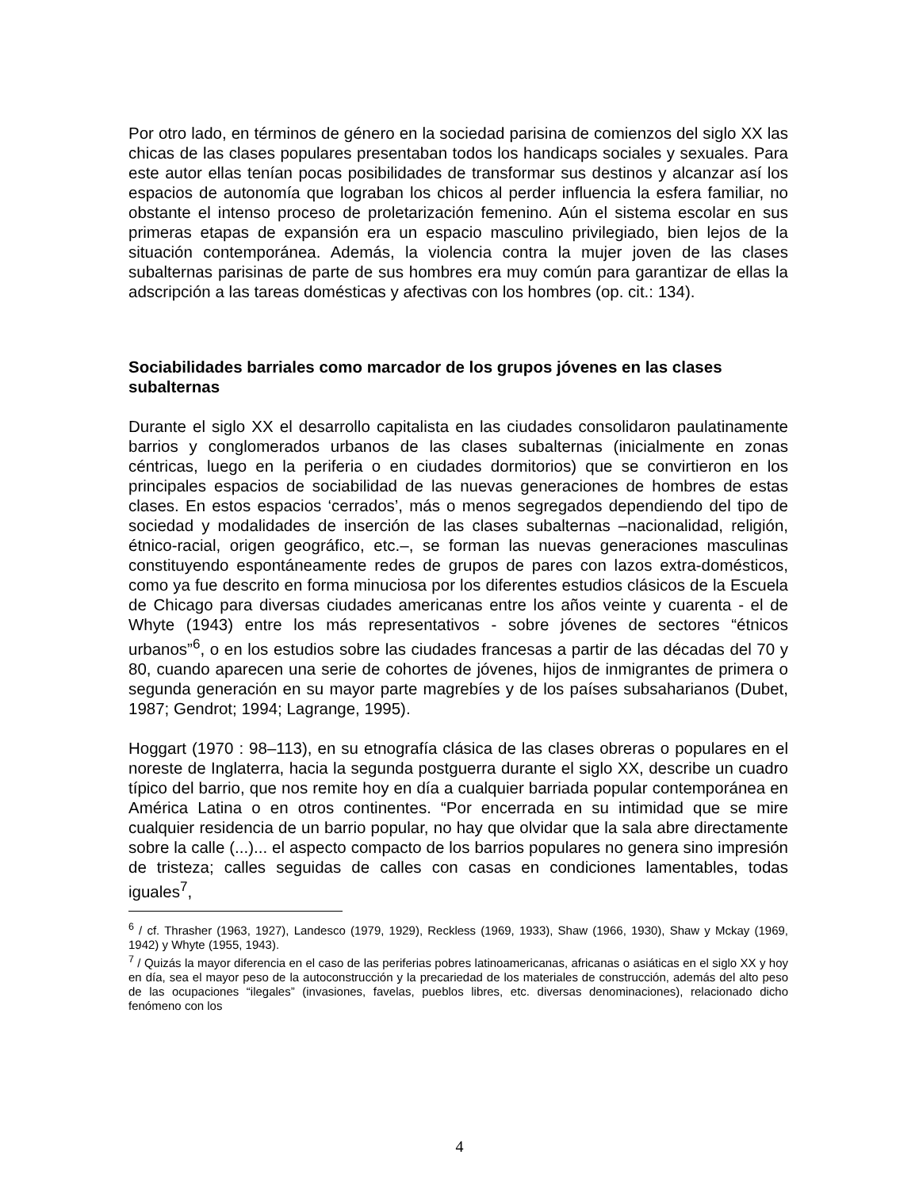Por otro lado, en términos de género en la sociedad parisina de comienzos del siglo XX las chicas de las clases populares presentaban todos los handicaps sociales y sexuales. Para este autor ellas tenían pocas posibilidades de transformar sus destinos y alcanzar así los espacios de autonomía que lograban los chicos al perder influencia la esfera familiar, no obstante el intenso proceso de proletarización femenino. Aún el sistema escolar en sus primeras etapas de expansión era un espacio masculino privilegiado, bien lejos de la situación contemporánea. Además, la violencia contra la mujer joven de las clases subalternas parisinas de parte de sus hombres era muy común para garantizar de ellas la adscripción a las tareas domésticas y afectivas con los hombres (op. cit.: 134).
Sociabilidades barriales como marcador de los grupos jóvenes en las clases subalternas
Durante el siglo XX el desarrollo capitalista en las ciudades consolidaron paulatinamente barrios y conglomerados urbanos de las clases subalternas (inicialmente en zonas céntricas, luego en la periferia o en ciudades dormitorios) que se convirtieron en los principales espacios de sociabilidad de las nuevas generaciones de hombres de estas clases. En estos espacios ‘cerrados’, más o menos segregados dependiendo del tipo de sociedad y modalidades de inserción de las clases subalternas –nacionalidad, religión, étnico-racial, origen geográfico, etc.–, se forman las nuevas generaciones masculinas constituyendo espontáneamente redes de grupos de pares con lazos extra-domésticos, como ya fue descrito en forma minuciosa por los diferentes estudios clásicos de la Escuela de Chicago para diversas ciudades americanas entre los años veinte y cuarenta - el de Whyte (1943) entre los más representativos - sobre jóvenes de sectores “étnicos urbanos”<sup>6</sup>, o en los estudios sobre las ciudades francesas a partir de las décadas del 70 y 80, cuando aparecen una serie de cohortes de jóvenes, hijos de inmigrantes de primera o segunda generación en su mayor parte magrebíes y de los países subsaharianos (Dubet, 1987; Gendrot; 1994; Lagrange, 1995).
Hoggart (1970 : 98–113), en su etnografía clásica de las clases obreras o populares en el noreste de Inglaterra, hacia la segunda postguerra durante el siglo XX, describe un cuadro típico del barrio, que nos remite hoy en día a cualquier barriada popular contemporánea en América Latina o en otros continentes. “Por encerrada en su intimidad que se mire cualquier residencia de un barrio popular, no hay que olvidar que la sala abre directamente sobre la calle (...)... el aspecto compacto de los barrios populares no genera sino impresión de tristeza; calles seguidas de calles con casas en condiciones lamentables, todas iguales<sup>7</sup>,
<sup>6</sup> / cf. Thrasher (1963, 1927), Landesco (1979, 1929), Reckless (1969, 1933), Shaw (1966, 1930), Shaw y Mckay (1969, 1942) y Whyte (1955, 1943).
<sup>7</sup> / Quizás la mayor diferencia en el caso de las periferias pobres latinoamericanas, africanas o asiáticas en el siglo XX y hoy en día, sea el mayor peso de la autoconstrucción y la precariedad de los materiales de construcción, además del alto peso de las ocupaciones “ilegales” (invasiones, favelas, pueblos libres, etc. diversas denominaciones), relacionado dicho fenómeno con los
4